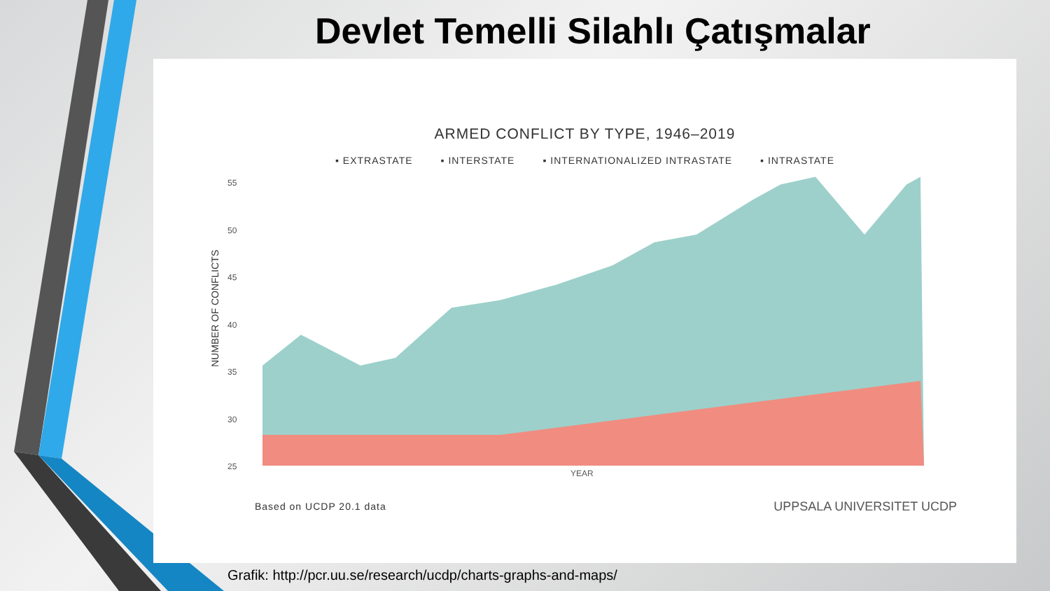Devlet Temelli Silahlı Çatışmalar
ARMED CONFLICT BY TYPE, 1946–2019
▪ EXTRASTATE ▪ INTERSTATE ▪ INTERNATIONALIZED INTRASTATE ▪ INTRASTATE
NUMBER OF CONFLICTS
55
50
45
40
35
30
25
YEAR
Based on UCDP 20.1 data
UPPSALA UNIVERSITET UCDP
Grafik: http://pcr.uu.se/research/ucdp/charts-graphs-and-maps/